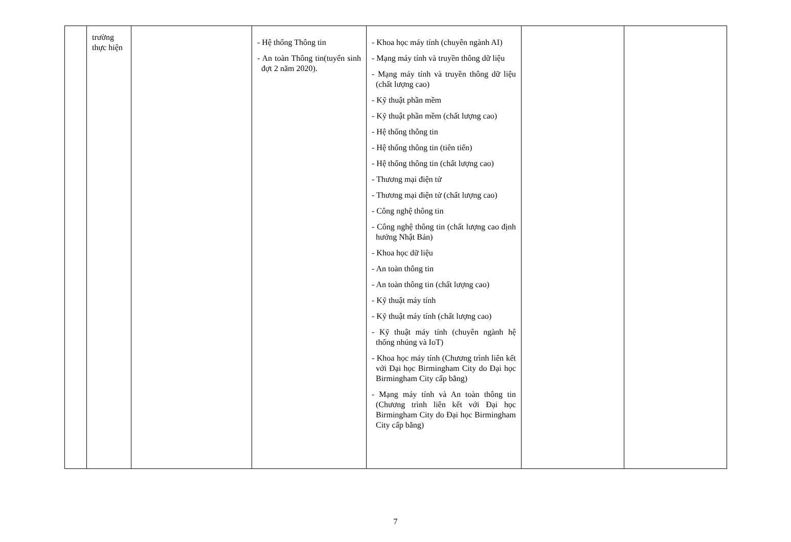| | trường thực hiện | | - Hệ thống Thông tin - An toàn Thông tin(tuyển sinh đợt 2 năm 2020). | - Khoa học máy tính (chuyên ngành AI) - Mạng máy tính và truyền thông dữ liệu - Mạng máy tính và truyền thông dữ liệu (chất lượng cao) - Kỹ thuật phần mềm - Kỹ thuật phần mềm (chất lượng cao) - Hệ thống thông tin - Hệ thống thông tin (tiên tiến) - Hệ thống thông tin (chất lượng cao) - Thương mại điện tử - Thương mại điện tử (chất lượng cao) - Công nghệ thông tin - Công nghệ thông tin (chất lượng cao định hướng Nhật Bản) - Khoa học dữ liệu - An toàn thông tin - An toàn thông tin (chất lượng cao) - Kỹ thuật máy tính - Kỹ thuật máy tính (chất lượng cao) - Kỹ thuật máy tính (chuyên ngành hệ thống nhúng và IoT) - Khoa học máy tính (Chương trình liên kết với Đại học Birmingham City do Đại học Birmingham City cấp bằng) - Mạng máy tính và An toàn thông tin (Chương trình liên kết với Đại học Birmingham City do Đại học Birmingham City cấp bằng) | | |
7